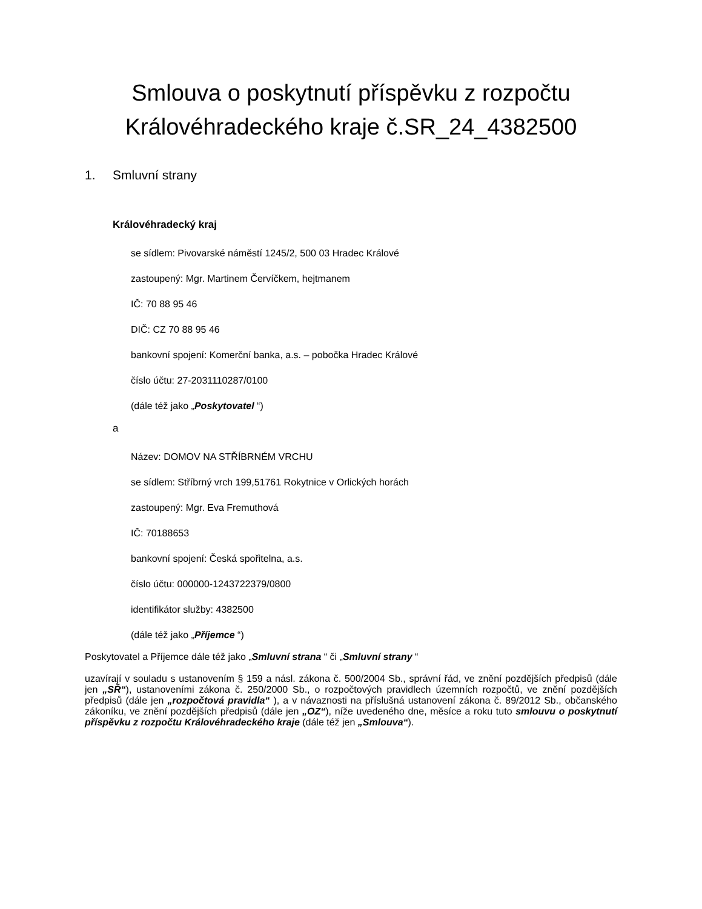Smlouva o poskytnutí příspěvku z rozpočtu
Královéhradeckého kraje č.SR_24_4382500
1. Smluvní strany
Královéhradecký kraj
se sídlem: Pivovarské náměstí 1245/2, 500 03 Hradec Králové
zastoupený: Mgr. Martinem Červíčkem, hejtmanem
IČ: 70 88 95 46
DIČ: CZ 70 88 95 46
bankovní spojení: Komerční banka, a.s. – pobočka Hradec Králové
číslo účtu: 27-2031110287/0100
(dále též jako „Poskytovatel “)
a
Název: DOMOV NA STŘÍBRNÉM VRCHU
se sídlem: Stříbrný vrch 199,51761 Rokytnice v Orlických horách
zastoupený: Mgr. Eva Fremuthová
IČ: 70188653
bankovní spojení: Česká spořitelna, a.s.
číslo účtu: 000000-1243722379/0800
identifikátor služby: 4382500
(dále též jako „Příjemce “)
Poskytovatel a Příjemce dále též jako „Smluvní strana “ či „Smluvní strany “
uzavírají v souladu s ustanovením § 159 a násl. zákona č. 500/2004 Sb., správní řád, ve znění pozdějších předpisů (dále jen „SŘ“), ustanoveními zákona č. 250/2000 Sb., o rozpočtových pravidlech územních rozpočtů, ve znění pozdějších předpisů (dále jen „rozpočtová pravidla“ ), a v návaznosti na příslušná ustanovení zákona č. 89/2012 Sb., občanského zákoníku, ve znění pozdějších předpisů (dále jen „OZ“), níže uvedeného dne, měsíce a roku tuto smlouvu o poskytnutí příspěvku z rozpočtu Královéhradeckého kraje (dále též jen „Smlouva“).